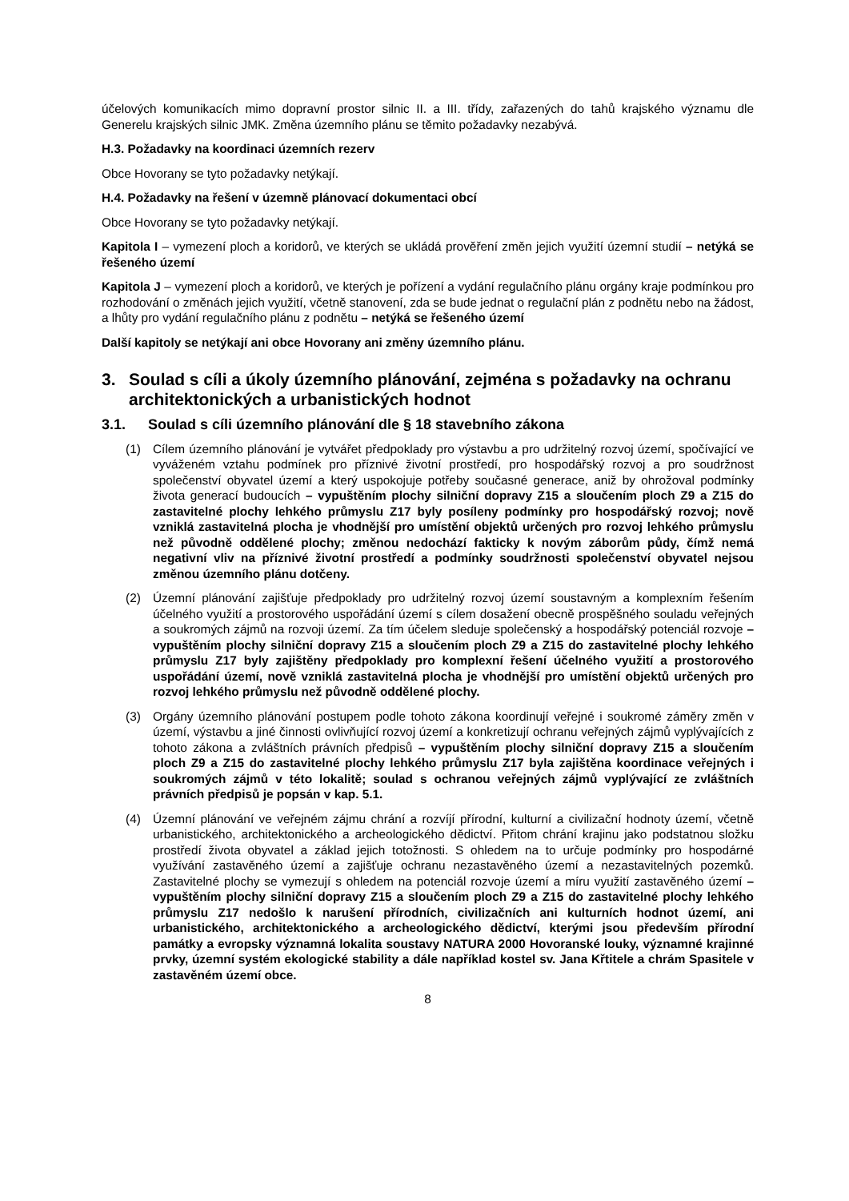účelových komunikacích mimo dopravní prostor silnic II. a III. třídy, zařazených do tahů krajského významu dle Generelu krajských silnic JMK. Změna územního plánu se těmito požadavky nezabývá.
H.3. Požadavky na koordinaci územních rezerv
Obce Hovorany se tyto požadavky netýkají.
H.4. Požadavky na řešení v územně plánovací dokumentaci obcí
Obce Hovorany se tyto požadavky netýkají.
Kapitola I – vymezení ploch a koridorů, ve kterých se ukládá prověření změn jejich využití územní studií – netýká se řešeného území
Kapitola J – vymezení ploch a koridorů, ve kterých je pořízení a vydání regulačního plánu orgány kraje podmínkou pro rozhodování o změnách jejich využití, včetně stanovení, zda se bude jednat o regulační plán z podnětu nebo na žádost, a lhůty pro vydání regulačního plánu z podnětu – netýká se řešeného území
Další kapitoly se netýkají ani obce Hovorany ani změny územního plánu.
3. Soulad s cíli a úkoly územního plánování, zejména s požadavky na ochranu architektonických a urbanistických hodnot
3.1. Soulad s cíli územního plánování dle § 18 stavebního zákona
(1) Cílem územního plánování je vytvářet předpoklady pro výstavbu a pro udržitelný rozvoj území, spočívající ve vyváženém vztahu podmínek pro příznivé životní prostředí, pro hospodářský rozvoj a pro soudržnost společenství obyvatel území a který uspokojuje potřeby současné generace, aniž by ohrožoval podmínky života generací budoucích – vypuštěním plochy silniční dopravy Z15 a sloučením ploch Z9 a Z15 do zastavitelné plochy lehkého průmyslu Z17 byly posíleny podmínky pro hospodářský rozvoj; nově vzniklá zastavitelná plocha je vhodnější pro umístění objektů určených pro rozvoj lehkého průmyslu než původně oddělené plochy; změnou nedochází fakticky k novým záborům půdy, čímž nemá negativní vliv na příznivé životní prostředí a podmínky soudržnosti společenství obyvatel nejsou změnou územního plánu dotčeny.
(2) Územní plánování zajišťuje předpoklady pro udržitelný rozvoj území soustavným a komplexním řešením účelného využití a prostorového uspořádání území s cílem dosažení obecně prospěšného souladu veřejných a soukromých zájmů na rozvoji území. Za tím účelem sleduje společenský a hospodářský potenciál rozvoje – vypuštěním plochy silniční dopravy Z15 a sloučením ploch Z9 a Z15 do zastavitelné plochy lehkého průmyslu Z17 byly zajištěny předpoklady pro komplexní řešení účelného využití a prostorového uspořádání území, nově vzniklá zastavitelná plocha je vhodnější pro umístění objektů určených pro rozvoj lehkého průmyslu než původně oddělené plochy.
(3) Orgány územního plánování postupem podle tohoto zákona koordinují veřejné i soukromé záměry změn v území, výstavbu a jiné činnosti ovlivňující rozvoj území a konkretizují ochranu veřejných zájmů vyplývajících z tohoto zákona a zvláštních právních předpisů – vypuštěním plochy silniční dopravy Z15 a sloučením ploch Z9 a Z15 do zastavitelné plochy lehkého průmyslu Z17 byla zajištěna koordinace veřejných i soukromých zájmů v této lokalitě; soulad s ochranou veřejných zájmů vyplývající ze zvláštních právních předpisů je popsán v kap. 5.1.
(4) Územní plánování ve veřejném zájmu chrání a rozvíjí přírodní, kulturní a civilizační hodnoty území, včetně urbanistického, architektonického a archeologického dědictví. Přitom chrání krajinu jako podstatnou složku prostředí života obyvatel a základ jejich totožnosti. S ohledem na to určuje podmínky pro hospodárné využívání zastavěného území a zajišťuje ochranu nezastavěného území a nezastavitelných pozemků. Zastavitelné plochy se vymezují s ohledem na potenciál rozvoje území a míru využití zastavěného území – vypuštěním plochy silniční dopravy Z15 a sloučením ploch Z9 a Z15 do zastavitelné plochy lehkého průmyslu Z17 nedošlo k narušení přírodních, civilizačních ani kulturních hodnot území, ani urbanistického, architektonického a archeologického dědictví, kterými jsou především přírodní památky a evropsky významná lokalita soustavy NATURA 2000 Hovoranské louky, významné krajinné prvky, územní systém ekologické stability a dále například kostel sv. Jana Křtitele a chrám Spasitele v zastavěném území obce.
8